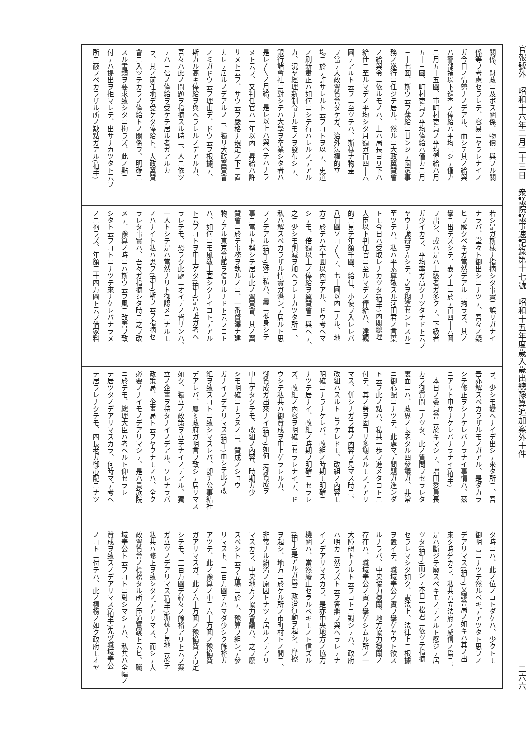官報號外　昭和十六年二月二十三日　衆議院議事速記錄第十七號　昭和十五年度歲入歲出總豫算追加案外十件 二六六
關係、財政ニ及ボス關係、物價ニ與フル關
係等ヲ考慮セラレテ、容易ニヤラレナイノ
ガ今日ノ情勢ナノデアル、而シテ其ノ給與
ハ警部補以下巡査ノ俸給ハ平均ニシテ僅カ
ニ月五十五圓、市町村吏員ノ平均俸給ハ月
五十三圓、町村吏員ノ平均俸給ハ僅カニ月
三十七圓、斯ウ云フ薄給ニ甘ンジテ國家事
務ノ遂行ニ任ジテ居ル、然ルニ大政翼贊會
ノ給與令ニ依ルモノハ、上ハ局長ヨリ下ハ
給仕ニ至ルマデノ平均シタ月額ガ百四十六
圓デアルト云フニ至ツテハ、斯樣ナ物差
ヲ當テ大政翼贊會ダケガ、治外法權的立
場ニ於テ許サレルト云フコトヲ以テ、吏道
ノ刷新肅正ハ如何ニシテ行ハレルノデアル
カ、況ヤ經理新制令ナルモノヲ發布シテ、
銀行諸會社ニ對シテハ大學ヲ卒業シタ者ハ
是レ〳〵ノ月給、是レ以上ハ與ヘテハナラ
ヌト云フ、又判任官ハ一年以內ニ昇給ハ許
サヌト云フ、サウ云フ嚴格ナ規定ノ下ニ置
カレテ居ルノデアルノニ、獨リ大政翼贊會
ノミガドウ云フ理由デ、ドウ云フ根據デ、
斯カル高キ俸給ヲ與ヘラレルノデアルカ、
吾々ハ此ノ問題ヲ指摘スル時ニ、人ニ依ツ
テハ三倍ノ俸給ヲ受ケテ居ル者ガアルカ
ラ、其ノ前任地デ受ケタ俸給ト、大政翼贊
會ニ入ツテカラノ俸給トノ關係ヲ、明確ニ
スル書類ヲ要求致シタニ拘ラズ、此ノ點ニ
付テハ提出ヲ拒マレテ、出サナカツタト云フ
所ニ蔽フベカラザル所ノ缺點ガアル(拍手)
若シ是ガ斯樣ナ指摘シタ事實ニ誤リガナイ
ナラバ、堂々ト御出シニナツテ、吾々ノ疑
ヒヲ解クベキガ當然デアルニ拘ラズ、其ノ
擧ニ出デズシテ、表ノ上ニ於テ百四十六圓
ヲ出シ、或ハ是ハ上級者ガ多クテ、下級者
ガ少イカラ、平均率ガ高クナツタナドト云フ
ヤウナ詭辯ヲ弄シテ、之ヲ糊塗セントスルニ
至ツテハ、私ハ平素尊敬スル河田君ノ言葉
トモ今日ハ受取レナカツタ(拍手)內閣總理
大臣以下判任官ニ至ルマデノ俸給ハ、達觀
的ニ見テ年額千圓、給仕、小使ヲ入レレバ
八百圓ソコ〳〵デ、七十圓以內ニナル、地
方ニ於テハ六十圓以內デアル、ドウ考ヘマ
シテモ、倍額以上ノ俸給ヲ翼贊會ニ與ヘテ、
之ニ少シモ削減ヲ加ヘラレナカツタ所ニ、
私ハ解スベカラザル情實ガ潛ンデ居ルト思
フノデアル(拍手)殊ニ私ハ、曩ニ挺身シテ
事ニ當ルト稱シテ居ル此ノ翼贊會、其ノ翼
贊會ニ於テ事務ヲ執ルノニ、一番贅澤ナ建
物デアル東京會館ヲ借リルナドト云フコト
ハ、如何ニモ風敎上宜シクナイコトデアル
ト云フコトヲ申上ゲタ(拍手)是ハ誰ガ考ヘ
ラレテモ、恐ラク此處ニオイデノ皆サンハ、
一人トシテ是ハ當然ナリト御認メニナルモ
ノハナイト私ハ思フ(拍手)斯ウ云フ指摘セ
ラレタ事實ハ、吾々ガ指摘シタ時ニ之ヲ改
メテ、豫算ノ時ニハ斯ウ云フ風ニ改善ヲ致
シタト云フコトニナツテ來ナケレバナラヌ
ノニ拘ラズ、年額二十四万圓ト云フ借家料
ヲ、少シモ變ヘナイデ出シテ來タ所ニ、吾
吾亦解スベカラザルモノガアル、是ダカラ
シテ修正ヲシナケレバナラナイ事情ハ、茲
ニアリト申サナケレバナラナイ(拍手)
　本日ノ委員會ニ於キマシテ、增田委員長
カラ御質問ニナツタ、此ノ質問ヲセラレタ
裏面ニハ、政界ノ長老タル四參議ガ、非常
ニ御心配ニナツテ、此處マデ問題ガ進ンダ
ト云フ此ノ點ハ、私共一歩ヲ進メタコトニ
付テ、其ノ勞ヲ固ヨリ多謝スルモノデアリ
マス、併シナガラ其ノ內容ヲ見マス時ニ、
改組ハスルト言フケレドモ、改組ノ內容モ
明確ニナラナケレバ、改組ノ時期モ明確ニ
ナツテ居ナイ、改組ノ時期ヲ明確ニセラレ
ズ、改組ノ內容ヲ明確ニセラレナイデ、ド
ウシテ私共ハ御贊成ヲ申上ゲラレルカ、
御贊成ガ出來ナイ(拍手)如何ニ御贊成ヲ
申上ゲタクテモ、改組ノ內容、時期ガ少
シモ明確ニナラヌノニ、贊成ノショウ
ガナイノデアリマス(拍手)而シテ此ノ改
組ヲ致スコトニ致シマスレバ、卽チ公事結社
デアレバ、屢〻政府ガ明言ヲ致シテ居リマス
如ク、獨立ノ政策ヲ立テナイノデアル、獨
立ノ企畫ヲ持タナイノデアル、ソレナラバ
政策局、企畫局ト云フヤウナモノハ、全ク
必要ノナイモノデアリマシテ、是ハ貴族院
ニ於テモ、總理大臣ハ考ヘルト仰セラレ
テ居ツタノデアリマスカラ、何時マデ考ヘ
テ居ラレナクテモ、四長老ガ御心配ニナツ
タ時ニハ、此ノ位ノコトダケハ、少クトモ
御明言ニナツテ然ルベキデアツタト思フノ
デアリマス(拍手)又議會局ノ如キハ其ノ出
來タ時分カラ、私共ハ立法府ノ威信ノ爲ニ、
是ハ斷ジテ廢スベキモノデアルト感ジテ居
ツタ(拍手)而シテ本日一松君ニ依ツテ指摘
セラレマシタ如ク、憲法上、法律上ニ根據
ヲ置イテ、職域奉公ノ實ヲ擧ゲヤウト欲ス
ルナラバ、中央協力機關、地方協力機關ノ
存在ハ、職域奉公ノ實ヲ擧ゲシムル所ノ一
大障碍トナルト云フコトニ對シテハ、政府
ハ明カニ然ラズト云フ答辯ヲ與ヘラレテナ
イノデアリマスカラ、是亦中央地方ノ協力
機關ハ、當然廢止セラルベキモノト信ズル
(拍手)是アルガ爲ニ政治行動ヲ起シ、摩擦
ヲ起シ、地方ニ於ケル所ノ市町村トノ間ニ、
非常ナル紛淆ノ原因トナツテ居ルノデアリ
マスカラ、中央地方ノ協力會議ハ、之ヲ廢
スベシト云フ立場ニ於テ、豫算ヲ組ンデ參
リマスト、三百万圓デハマダ少シク餘裕ガ
アツテ、此ノ豫算ノ中ニ六十万圓ノ豫備費
ガアリマスガ、此ノ六十万圓ノ豫備費ヲ肯定
シテモ、三百万圓デ綽々ノ餘裕アリト云フ案
ガ立ツノデアリマス(拍手)斯樣ナ見地ニ於テ
私共ハ修正ヲ致シタノデアリマス、而シテ大
政翼贊會ノ標榜タル所ノ臣道實踐ト云ヒ、職
域奉公ト云フコトニ對シマシテハ、私共ハ全幅ノ
贊成ヲ致スノデアリマス(拍手)先ヅ職域奉公
ノコトニ付テハ、此ノ標榜ノ如ク政府モオヤ